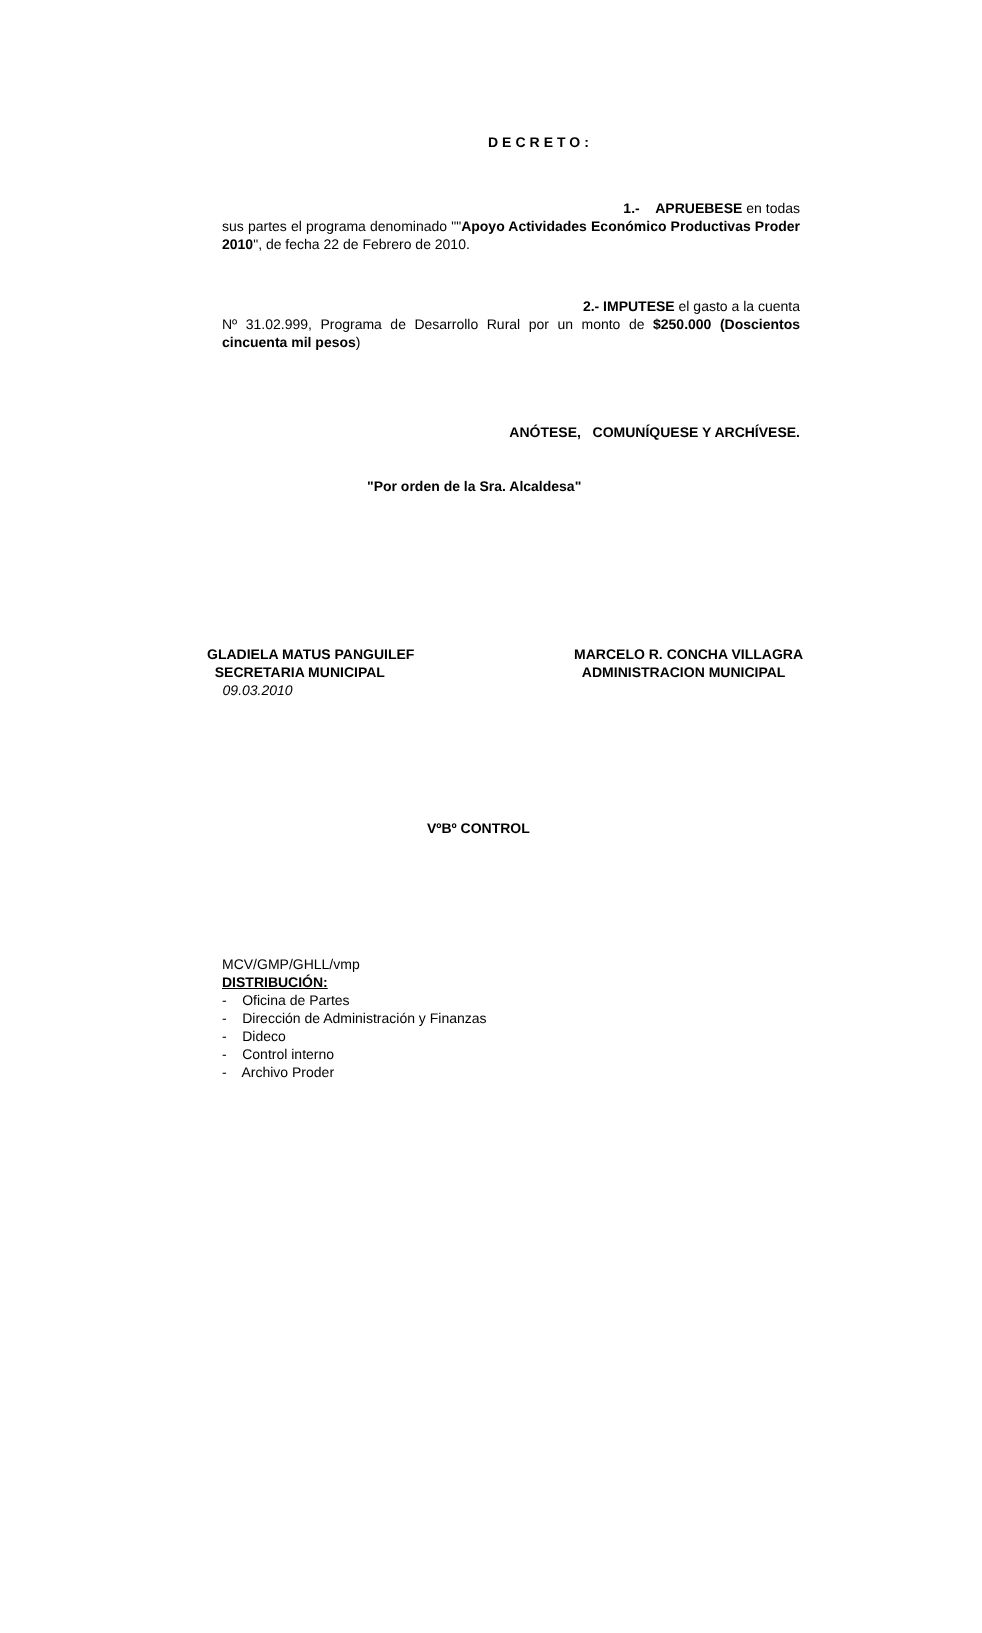DECRETO:
1.- APRUEBESE en todas
sus partes el programa denominado ""Apoyo Actividades Económico Productivas Proder 2010", de fecha 22 de Febrero de 2010.
2.- IMPUTESE el gasto a la cuenta
Nº 31.02.999, Programa de Desarrollo Rural por un monto de $250.000 (Doscientos cincuenta mil pesos)
ANÓTESE, COMUNÍQUESE Y ARCHÍVESE.
"Por orden de la Sra. Alcaldesa"
GLADIELA MATUS PANGUILEF
SECRETARIA MUNICIPAL
09.03.2010
MARCELO R. CONCHA VILLAGRA
ADMINISTRACION MUNICIPAL
VºBº CONTROL
MCV/GMP/GHLL/vmp
DISTRIBUCIÓN:
- Oficina de Partes
- Dirección de Administración y Finanzas
- Dideco
- Control interno
- Archivo Proder